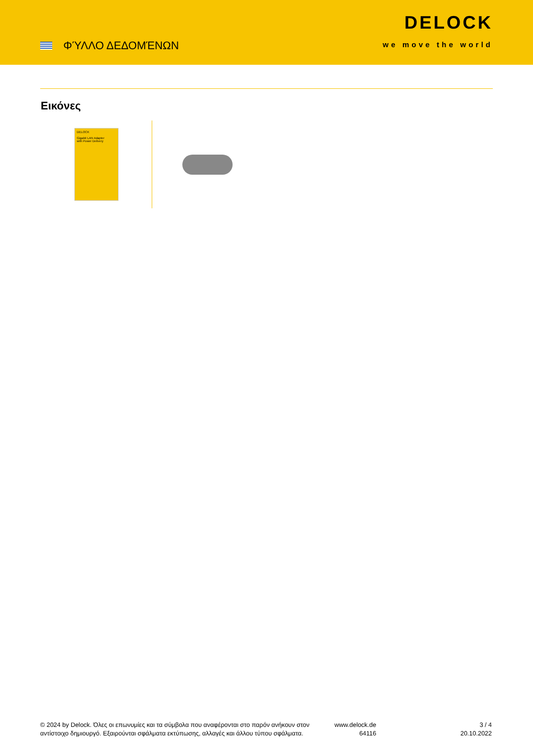ΦΎΛΛΟ ΔΕΔΟΜΈΝΩΝ
DELOCK
we move the world
Εικόνες
DELOCK
Gigabit LAN Adapter
with Power Delivery
© 2024 by Delock. Όλες οι επωνυμίες και τα σύμβολα που αναφέρονται στο παρόν ανήκουν στον αντίστοιχο δημιουργό. Εξαιρούνται σφάλματα εκτύπωσης, αλλαγές και άλλου τύπου σφάλματα.
www.delock.de
64116
3 / 4
20.10.2022